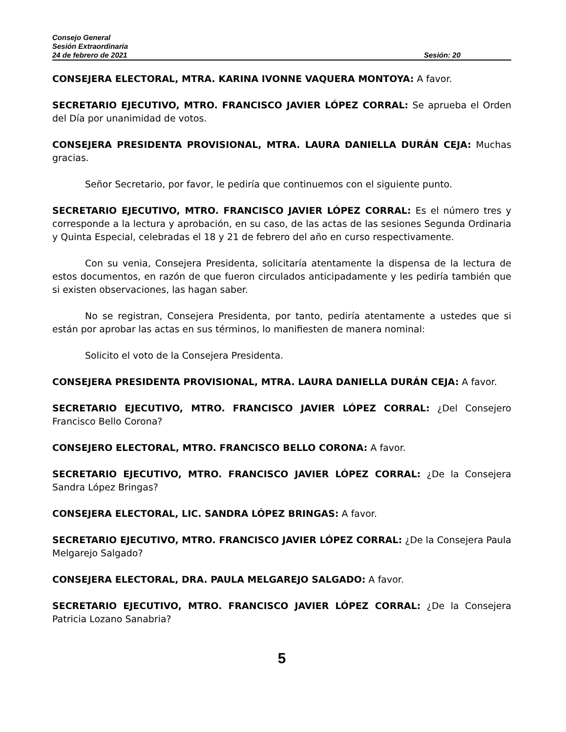Consejo General
Sesión Extraordinaria
24 de febrero de 2021 Sesión: 20
CONSEJERA ELECTORAL, MTRA. KARINA IVONNE VAQUERA MONTOYA: A favor.
SECRETARIO EJECUTIVO, MTRO. FRANCISCO JAVIER LÓPEZ CORRAL: Se aprueba el Orden del Día por unanimidad de votos.
CONSEJERA PRESIDENTA PROVISIONAL, MTRA. LAURA DANIELLA DURÁN CEJA: Muchas gracias.
Señor Secretario, por favor, le pediría que continuemos con el siguiente punto.
SECRETARIO EJECUTIVO, MTRO. FRANCISCO JAVIER LÓPEZ CORRAL: Es el número tres y corresponde a la lectura y aprobación, en su caso, de las actas de las sesiones Segunda Ordinaria y Quinta Especial, celebradas el 18 y 21 de febrero del año en curso respectivamente.
Con su venia, Consejera Presidenta, solicitaría atentamente la dispensa de la lectura de estos documentos, en razón de que fueron circulados anticipadamente y les pediría también que si existen observaciones, las hagan saber.
No se registran, Consejera Presidenta, por tanto, pediría atentamente a ustedes que si están por aprobar las actas en sus términos, lo manifiesten de manera nominal:
Solicito el voto de la Consejera Presidenta.
CONSEJERA PRESIDENTA PROVISIONAL, MTRA. LAURA DANIELLA DURÁN CEJA: A favor.
SECRETARIO EJECUTIVO, MTRO. FRANCISCO JAVIER LÓPEZ CORRAL: ¿Del Consejero Francisco Bello Corona?
CONSEJERO ELECTORAL, MTRO. FRANCISCO BELLO CORONA: A favor.
SECRETARIO EJECUTIVO, MTRO. FRANCISCO JAVIER LÓPEZ CORRAL: ¿De la Consejera Sandra López Bringas?
CONSEJERA ELECTORAL, LIC. SANDRA LÓPEZ BRINGAS: A favor.
SECRETARIO EJECUTIVO, MTRO. FRANCISCO JAVIER LÓPEZ CORRAL: ¿De la Consejera Paula Melgarejo Salgado?
CONSEJERA ELECTORAL, DRA. PAULA MELGAREJO SALGADO: A favor.
SECRETARIO EJECUTIVO, MTRO. FRANCISCO JAVIER LÓPEZ CORRAL: ¿De la Consejera Patricia Lozano Sanabria?
5